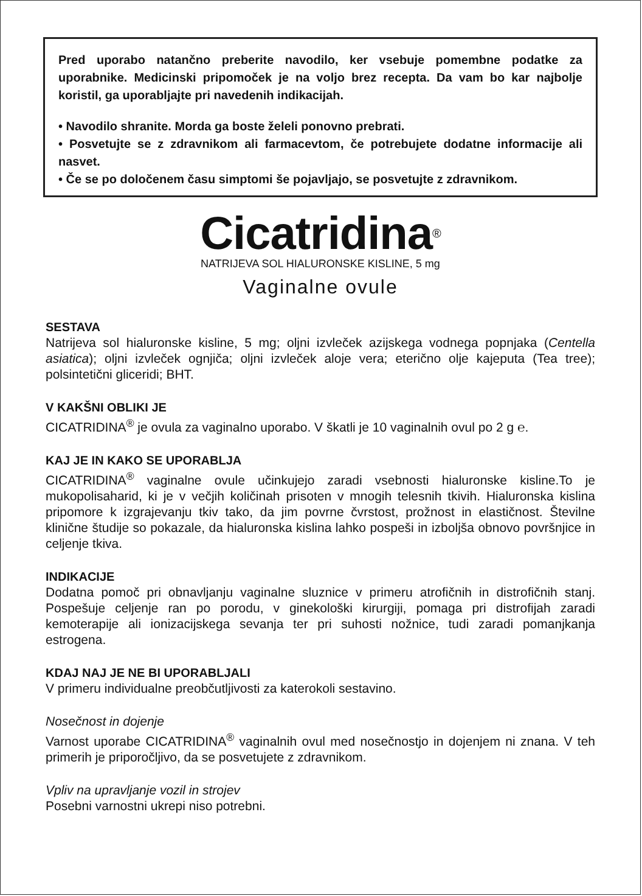Pred uporabo natančno preberite navodilo, ker vsebuje pomembne podatke za uporabnike. Medicinski pripomoček je na voljo brez recepta. Da vam bo kar najbolje koristil, ga uporabljajte pri navedenih indikacijah.
• Navodilo shranite. Morda ga boste želeli ponovno prebrati.
• Posvetujte se z zdravnikom ali farmacevtom, če potrebujete dodatne informacije ali nasvet.
• Če se po določenem času simptomi še pojavljajo, se posvetujte z zdravnikom.
Cicatridina<sup>®</sup>
NATRIJEVA SOL HIALURONSKE KISLINE, 5 mg
Vaginalne ovule
SESTAVA
Natrijeva sol hialuronske kisline, 5 mg; oljni izvleček azijskega vodnega popnjaka (Centella asiatica); oljni izvleček ognjiča; oljni izvleček aloje vera; eterično olje kajeputa (Tea tree); polsintetični gliceridi; BHT.
V KAKŠNI OBLIKI JE
CICATRIDINA<sup>®</sup> je ovula za vaginalno uporabo. V škatli je 10 vaginalnih ovul po 2 g ℮.
KAJ JE IN KAKO SE UPORABLJA
CICATRIDINA<sup>®</sup> vaginalne ovule učinkujejo zaradi vsebnosti hialuronske kisline.To je mukopolisaharid, ki je v večjih količinah prisoten v mnogih telesnih tkivih. Hialuronska kislina pripomore k izgrajevanju tkiv tako, da jim povrne čvrstost, prožnost in elastičnost. Številne klinične študije so pokazale, da hialuronska kislina lahko pospeši in izboljša obnovo površnjice in celjenje tkiva.
INDIKACIJE
Dodatna pomoč pri obnavljanju vaginalne sluznice v primeru atrofičnih in distrofičnih stanj. Pospešuje celjenje ran po porodu, v ginekološki kirurgiji, pomaga pri distrofijah zaradi kemoterapije ali ionizacijskega sevanja ter pri suhosti nožnice, tudi zaradi pomanjkanja estrogena.
KDAJ NAJ JE NE BI UPORABLJALI
V primeru individualne preobčutljivosti za katerokoli sestavino.
Nosečnost in dojenje
Varnost uporabe CICATRIDINA<sup>®</sup> vaginalnih ovul med nosečnostjo in dojenjem ni znana. V teh primerih je priporočljivo, da se posvetujete z zdravnikom.
Vpliv na upravljanje vozil in strojev
Posebni varnostni ukrepi niso potrebni.